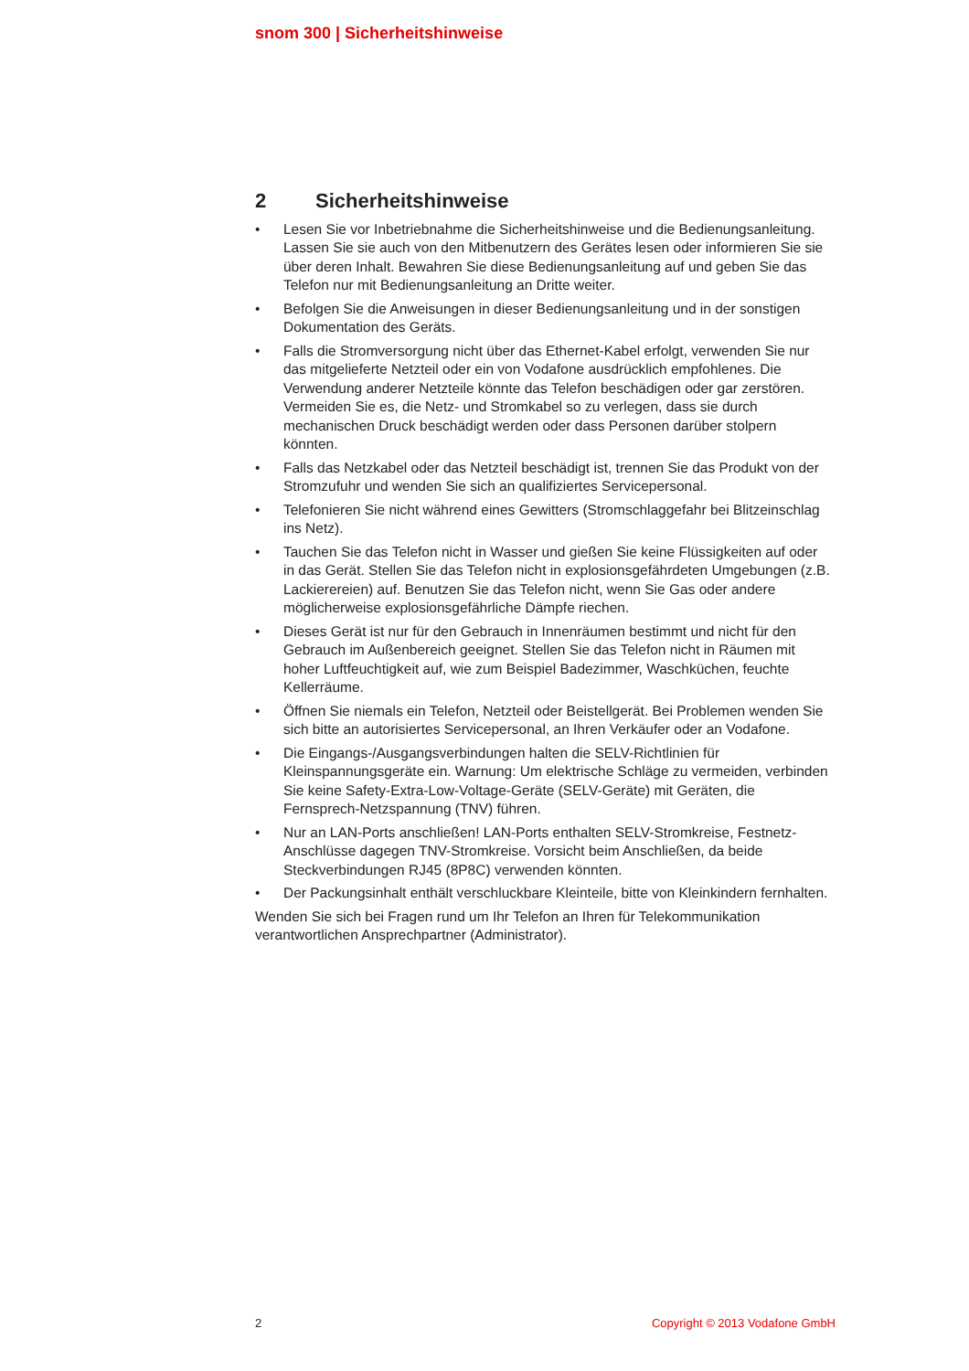snom 300 | Sicherheitshinweise
2 Sicherheitshinweise
• Lesen Sie vor Inbetriebnahme die Sicherheitshinweise und die Bedienungsanleitung. Lassen Sie sie auch von den Mitbenutzern des Gerätes lesen oder informieren Sie sie über deren Inhalt. Bewahren Sie diese Bedienungsanleitung auf und geben Sie das Telefon nur mit Bedienungsanleitung an Dritte weiter.
• Befolgen Sie die Anweisungen in dieser Bedienungsanleitung und in der sonstigen Dokumentation des Geräts.
• Falls die Stromversorgung nicht über das Ethernet-Kabel erfolgt, verwenden Sie nur das mitgelieferte Netzteil oder ein von Vodafone ausdrücklich empfohlenes. Die Verwendung anderer Netzteile könnte das Telefon beschädigen oder gar zerstören. Vermeiden Sie es, die Netz- und Stromkabel so zu verlegen, dass sie durch mechanischen Druck beschädigt werden oder dass Personen darüber stolpern könnten.
• Falls das Netzkabel oder das Netzteil beschädigt ist, trennen Sie das Produkt von der Stromzufuhr und wenden Sie sich an qualifiziertes Servicepersonal.
• Telefonieren Sie nicht während eines Gewitters (Stromschlaggefahr bei Blitzeinschlag ins Netz).
• Tauchen Sie das Telefon nicht in Wasser und gießen Sie keine Flüssigkeiten auf oder in das Gerät. Stellen Sie das Telefon nicht in explosionsgefährdeten Umgebungen (z.B. Lackierereien) auf. Benutzen Sie das Telefon nicht, wenn Sie Gas oder andere möglicherweise explosionsgefährliche Dämpfe riechen.
• Dieses Gerät ist nur für den Gebrauch in Innenräumen bestimmt und nicht für den Gebrauch im Außenbereich geeignet. Stellen Sie das Telefon nicht in Räumen mit hoher Luftfeuchtigkeit auf, wie zum Beispiel Badezimmer, Waschküchen, feuchte Kellerräume.
• Öffnen Sie niemals ein Telefon, Netzteil oder Beistellgerät. Bei Problemen wenden Sie sich bitte an autorisiertes Servicepersonal, an Ihren Verkäufer oder an Vodafone.
• Die Eingangs-/Ausgangsverbindungen halten die SELV-Richtlinien für Kleinspannungsgeräte ein. Warnung: Um elektrische Schläge zu vermeiden, verbinden Sie keine Safety-Extra-Low-Voltage-Geräte (SELV-Geräte) mit Geräten, die Fernsprech-Netzspannung (TNV) führen.
• Nur an LAN-Ports anschließen! LAN-Ports enthalten SELV-Stromkreise, Festnetz-Anschlüsse dagegen TNV-Stromkreise. Vorsicht beim Anschließen, da beide Steckverbindungen RJ45 (8P8C) verwenden könnten.
• Der Packungsinhalt enthält verschluckbare Kleinteile, bitte von Kleinkindern fernhalten.
Wenden Sie sich bei Fragen rund um Ihr Telefon an Ihren für Telekommunikation verantwortlichen Ansprechpartner (Administrator).
2 Copyright © 2013 Vodafone GmbH